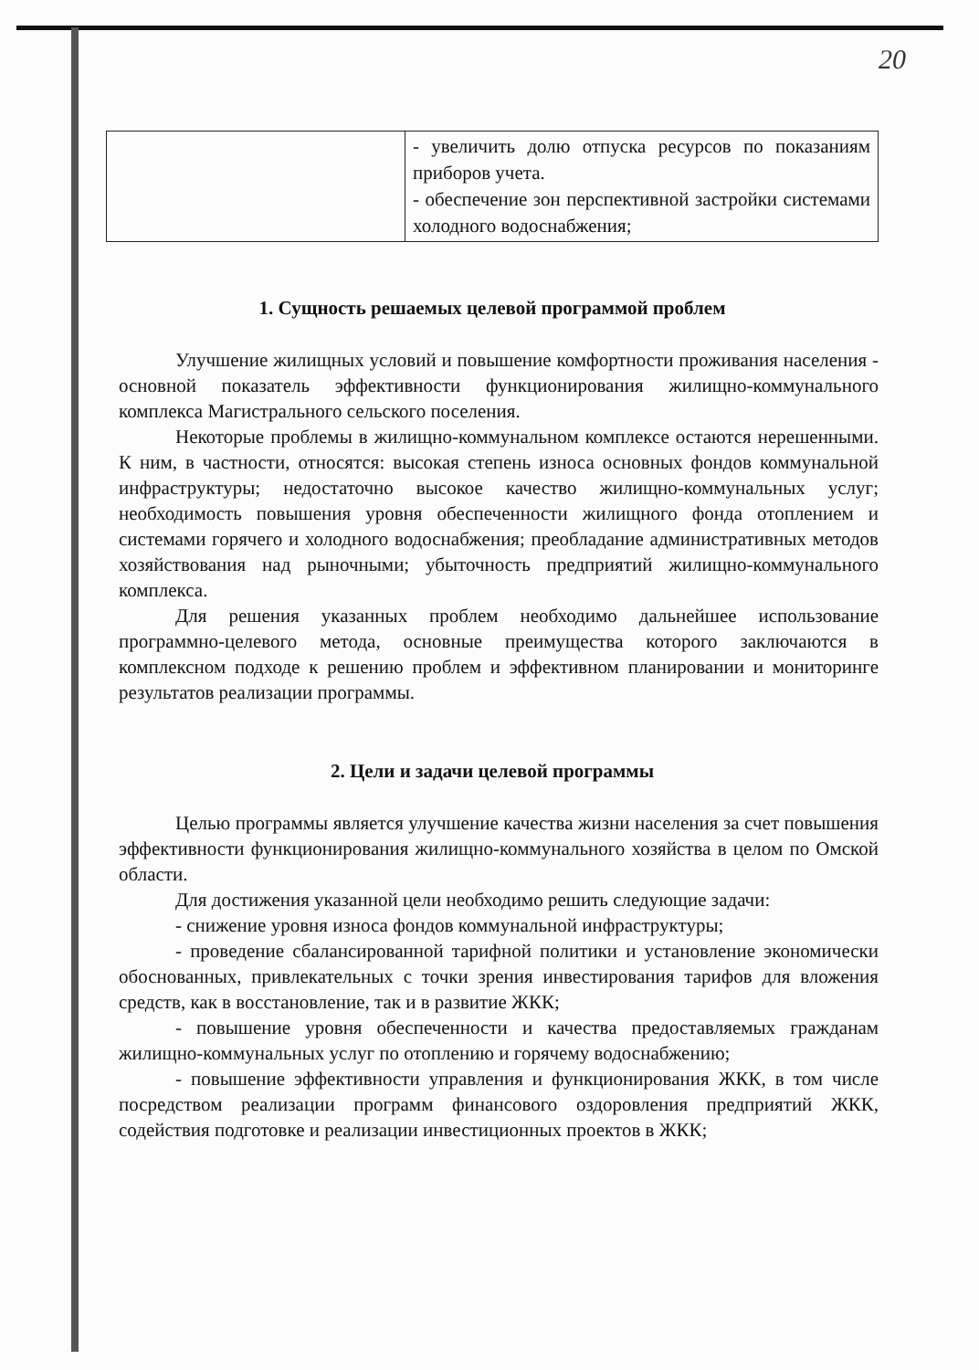20
| | - увеличить долю отпуска ресурсов по показаниям приборов учета. - обеспечение зон перспективной застройки системами холодного водоснабжения; |
1. Сущность решаемых целевой программой проблем
Улучшение жилищных условий и повышение комфортности проживания населения - основной показатель эффективности функционирования жилищно-коммунального комплекса Магистрального сельского поселения.
Некоторые проблемы в жилищно-коммунальном комплексе остаются нерешенными. К ним, в частности, относятся: высокая степень износа основных фондов коммунальной инфраструктуры; недостаточно высокое качество жилищно-коммунальных услуг; необходимость повышения уровня обеспеченности жилищного фонда отоплением и системами горячего и холодного водоснабжения; преобладание административных методов хозяйствования над рыночными; убыточность предприятий жилищно-коммунального комплекса.
Для решения указанных проблем необходимо дальнейшее использование программно-целевого метода, основные преимущества которого заключаются в комплексном подходе к решению проблем и эффективном планировании и мониторинге результатов реализации программы.
2. Цели и задачи целевой программы
Целью программы является улучшение качества жизни населения за счет повышения эффективности функционирования жилищно-коммунального хозяйства в целом по Омской области.
Для достижения указанной цели необходимо решить следующие задачи:
- снижение уровня износа фондов коммунальной инфраструктуры;
- проведение сбалансированной тарифной политики и установление экономически обоснованных, привлекательных с точки зрения инвестирования тарифов для вложения средств, как в восстановление, так и в развитие ЖКК;
- повышение уровня обеспеченности и качества предоставляемых гражданам жилищно-коммунальных услуг по отоплению и горячему водоснабжению;
- повышение эффективности управления и функционирования ЖКК, в том числе посредством реализации программ финансового оздоровления предприятий ЖКК, содействия подготовке и реализации инвестиционных проектов в ЖКК;